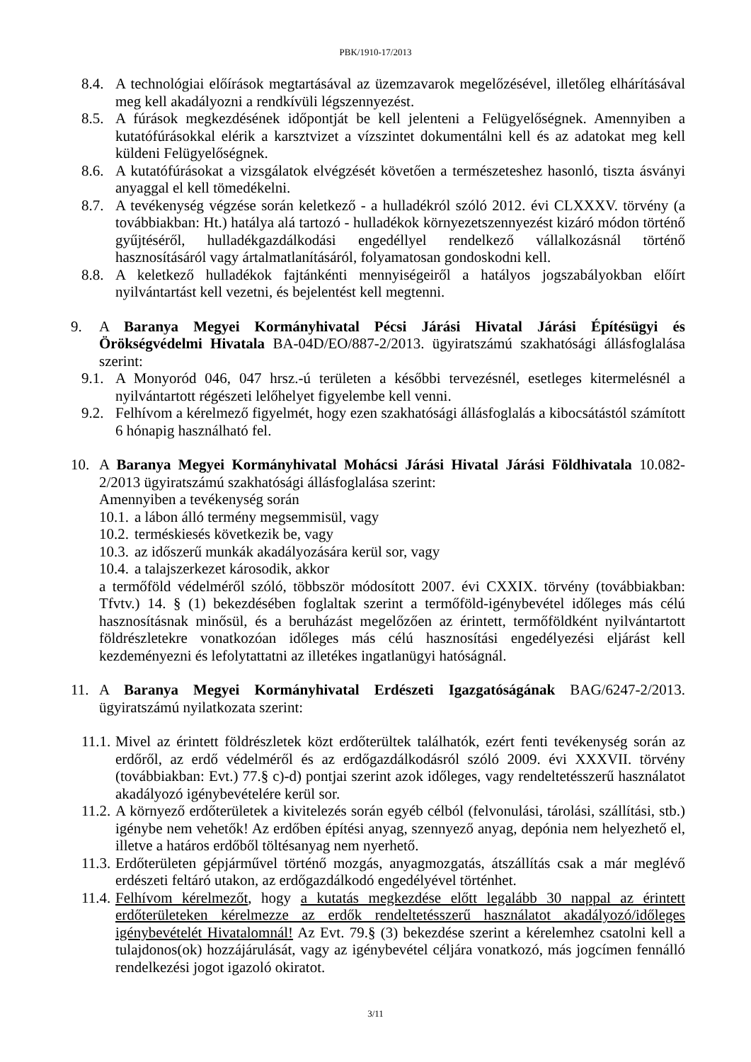PBK/1910-17/2013
8.4. A technológiai előírások megtartásával az üzemzavarok megelőzésével, illetőleg elhárításával meg kell akadályozni a rendkívüli légszennyezést.
8.5. A fúrások megkezdésének időpontját be kell jelenteni a Felügyelőségnek. Amennyiben a kutatófúrásokkal elérik a karsztvizet a vízszintet dokumentálni kell és az adatokat meg kell küldeni Felügyelőségnek.
8.6. A kutatófúrásokat a vizsgálatok elvégzését követően a természeteshez hasonló, tiszta ásványi anyaggal el kell tömedékelni.
8.7. A tevékenység végzése során keletkező - a hulladékról szóló 2012. évi CLXXXV. törvény (a továbbiakban: Ht.) hatálya alá tartozó - hulladékok környezetszennyezést kizáró módon történő gyűjtéséről, hulladékgazdálkodási engedéllyel rendelkező vállalkozásnál történő hasznosításáról vagy ártalmatlanításáról, folyamatosan gondoskodni kell.
8.8. A keletkező hulladékok fajtánkénti mennyiségeiről a hatályos jogszabályokban előírt nyilvántartást kell vezetni, és bejelentést kell megtenni.
9. A Baranya Megyei Kormányhivatal Pécsi Járási Hivatal Járási Építésügyi és Örökségvédelmi Hivatala BA-04D/EO/887-2/2013. ügyiratszámú szakhatósági állásfoglalása szerint:
9.1. A Monyoród 046, 047 hrsz.-ú területen a későbbi tervezésnél, esetleges kitermelésnél a nyilvántartott régészeti lelőhelyet figyelembe kell venni.
9.2. Felhívom a kérelmező figyelmét, hogy ezen szakhatósági állásfoglalás a kibocsátástól számított 6 hónapig használható fel.
10. A Baranya Megyei Kormányhivatal Mohácsi Járási Hivatal Járási Földhivatala 10.082-2/2013 ügyiratszámú szakhatósági állásfoglalása szerint:
Amennyiben a tevékenység során
10.1. a lábon álló termény megsemmisül, vagy
10.2. terméskiesés következik be, vagy
10.3. az időszerű munkák akadályozására kerül sor, vagy
10.4. a talajszerkezet károsodik, akkor
a termőföld védelméről szóló, többször módosított 2007. évi CXXIX. törvény (továbbiakban: Tfvtv.) 14. § (1) bekezdésében foglaltak szerint a termőföld-igénybevétel időleges más célú hasznosításnak minősül, és a beruházást megelőzően az érintett, termőföldként nyilvántartott földrészletekre vonatkozóan időleges más célú hasznosítási engedélyezési eljárást kell kezdeményezni és lefolytattatni az illetékes ingatlanügyi hatóságnál.
11. A Baranya Megyei Kormányhivatal Erdészeti Igazgatóságának BAG/6247-2/2013. ügyiratszámú nyilatkozata szerint:
11.1. Mivel az érintett földrészletek közt erdőterültek találhatók, ezért fenti tevékenység során az erdőről, az erdő védelméről és az erdőgazdálkodásról szóló 2009. évi XXXVII. törvény (továbbiakban: Evt.) 77.§ c)-d) pontjai szerint azok időleges, vagy rendeltetésszerű használatot akadályozó igénybevételére kerül sor.
11.2. A környező erdőterületek a kivitelezés során egyéb célból (felvonulási, tárolási, szállítási, stb.) igénybe nem vehetők! Az erdőben építési anyag, szennyező anyag, depónia nem helyezhető el, illetve a határos erdőből töltésanyag nem nyerhető.
11.3. Erdőterületen gépjárművel történő mozgás, anyagmozgatás, átszállítás csak a már meglévő erdészeti feltáró utakon, az erdőgazdálkodó engedélyével történhet.
11.4. Felhívom kérelmezőt, hogy a kutatás megkezdése előtt legalább 30 nappal az érintett erdőterületeken kérelmezze az erdők rendeltetésszerű használatot akadályozó/időleges igénybevételét Hivatalomnál! Az Evt. 79.§ (3) bekezdése szerint a kérelemhez csatolni kell a tulajdonos(ok) hozzájárulását, vagy az igénybevétel céljára vonatkozó, más jogcímen fennálló rendelkezési jogot igazoló okiratot.
3/11